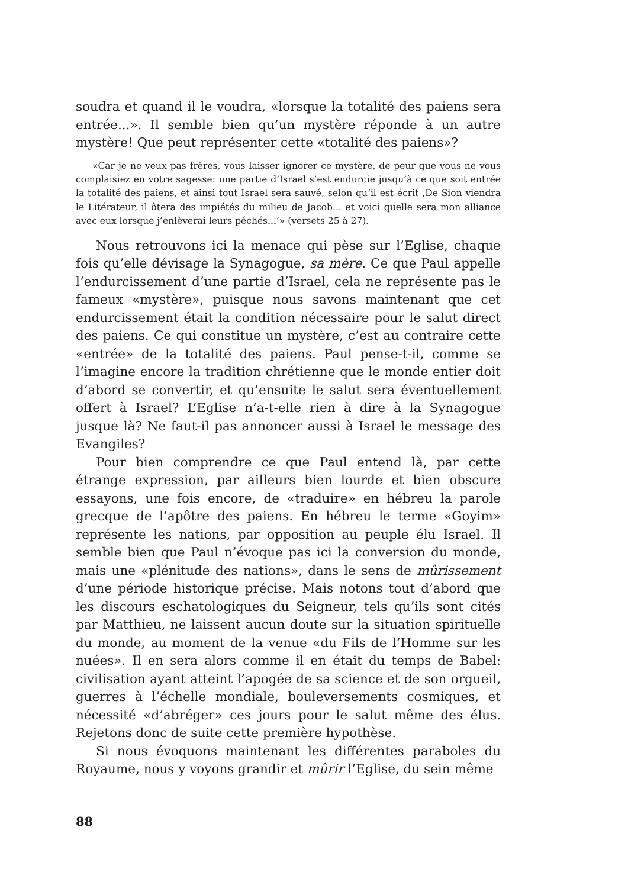soudra et quand il le voudra, «lorsque la totalité des paiens sera entrée...». Il semble bien qu’un mystère réponde à un autre mystère! Que peut représenter cette «totalité des paiens»?
«Car je ne veux pas frères, vous laisser ignorer ce mystère, de peur que vous ne vous complaisiez en votre sagesse: une partie d’Israel s’est endurcie jusqu’à ce que soit entrée la totalité des paiens, et ainsi tout Israel sera sauvé, selon qu’il est écrit ,De Sion viendra le Litérateur, il ôtera des impiétés du milieu de Jacob... et voici quelle sera mon alliance avec eux lorsque j’enlèverai leurs péchés...‘» (versets 25 à 27).
Nous retrouvons ici la menace qui pèse sur l’Eglise, chaque fois qu’elle dévisage la Synagogue, sa mère. Ce que Paul appelle l’endurcissement d’une partie d’Israel, cela ne représente pas le fameux «mystère», puisque nous savons maintenant que cet endurcissement était la condition nécessaire pour le salut direct des paiens. Ce qui constitue un mystère, c’est au contraire cette «entrée» de la totalité des paiens. Paul pense-t-il, comme se l’imagine encore la tradition chrétienne que le monde entier doit d’abord se convertir, et qu’ensuite le salut sera éventuellement offert à Israel? L’Eglise n’a-t-elle rien à dire à la Synagogue jusque là? Ne faut-il pas annoncer aussi à Israel le message des Evangiles?
Pour bien comprendre ce que Paul entend là, par cette étrange expression, par ailleurs bien lourde et bien obscure essayons, une fois encore, de «traduire» en hébreu la parole grecque de l’apôtre des paiens. En hébreu le terme «Goyim» représente les nations, par opposition au peuple élu Israel. Il semble bien que Paul n’évoque pas ici la conversion du monde, mais une «plénitude des nations», dans le sens de mûrissement d’une période historique précise. Mais notons tout d’abord que les discours eschatologiques du Seigneur, tels qu’ils sont cités par Matthieu, ne laissent aucun doute sur la situation spirituelle du monde, au moment de la venue «du Fils de l’Homme sur les nuées». Il en sera alors comme il en était du temps de Babel: civilisation ayant atteint l’apogée de sa science et de son orgueil, guerres à l’échelle mondiale, bouleversements cosmiques, et nécessité «d’abréger» ces jours pour le salut même des élus. Rejetons donc de suite cette première hypothèse.
Si nous évoquons maintenant les différentes paraboles du Royaume, nous y voyons grandir et mûrir l’Eglise, du sein même
88